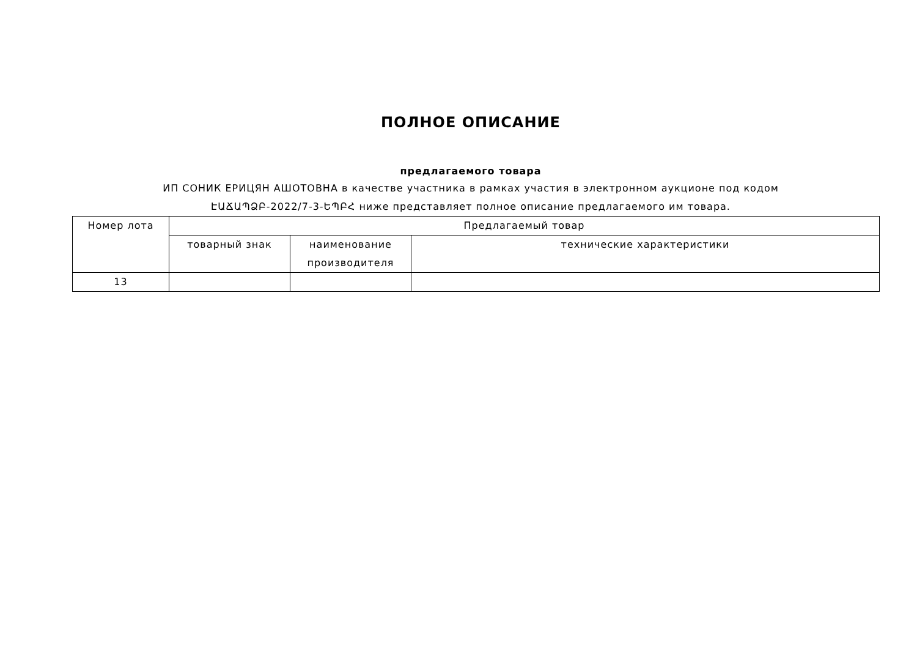ПОЛНОЕ ОПИСАНИЕ
предлагаемого товара
ИП СОНИК ЕРИЦЯН АШОТОВНА в качестве участника в рамках участия в электронном аукционе под кодом
ԷԱՃԱՊՁԲ-2022/7-3-ԵՊԲՀ ниже представляет полное описание предлагаемого им товара.
| Номер лота | Предлагаемый товар | | |
| --- | --- | --- | --- |
| | товарный знак | наименование производителя | технические характеристики |
| 13 | | | |